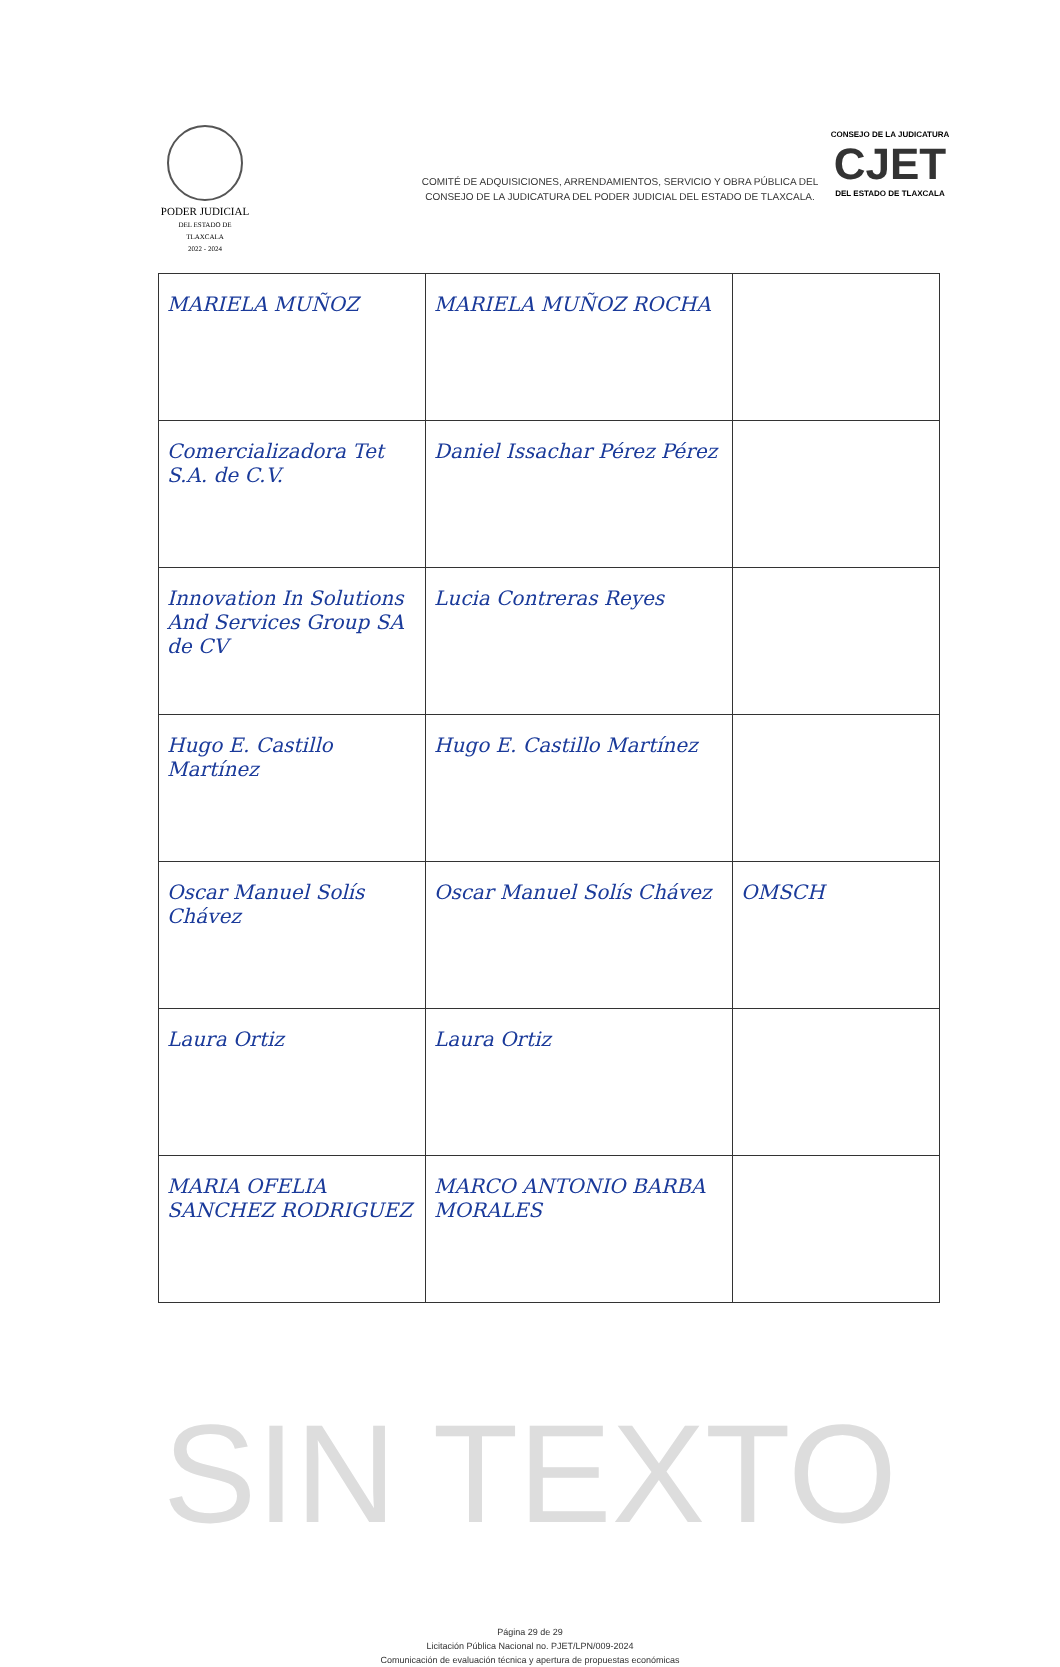PODER JUDICIAL
DEL ESTADO DE TLAXCALA
2022 - 2024
COMITÉ DE ADQUISICIONES, ARRENDAMIENTOS, SERVICIO Y OBRA PÚBLICA DEL
CONSEJO DE LA JUDICATURA DEL PODER JUDICIAL DEL ESTADO DE TLAXCALA.
CONSEJO DE LA JUDICATURA
CJET
DEL ESTADO DE TLAXCALA
| MARIELA MUÑOZ | MARIELA MUÑOZ ROCHA | |
| Comercializadora Tet S.A. de C.V. | Daniel Issachar Pérez Pérez | |
| Innovation In Solutions And Services Group SA de CV | Lucia Contreras Reyes | |
| Hugo E. Castillo Martínez | Hugo E. Castillo Martínez | |
| Oscar Manuel Solís Chávez | Oscar Manuel Solís Chávez | OMSCH |
| Laura Ortiz | Laura Ortiz | |
| MARIA OFELIA SANCHEZ RODRIGUEZ | MARCO ANTONIO BARBA MORALES | |
SIN TEXTO
Página 29 de 29
Licitación Pública Nacional no. PJET/LPN/009-2024
Comunicación de evaluación técnica y apertura de propuestas económicas